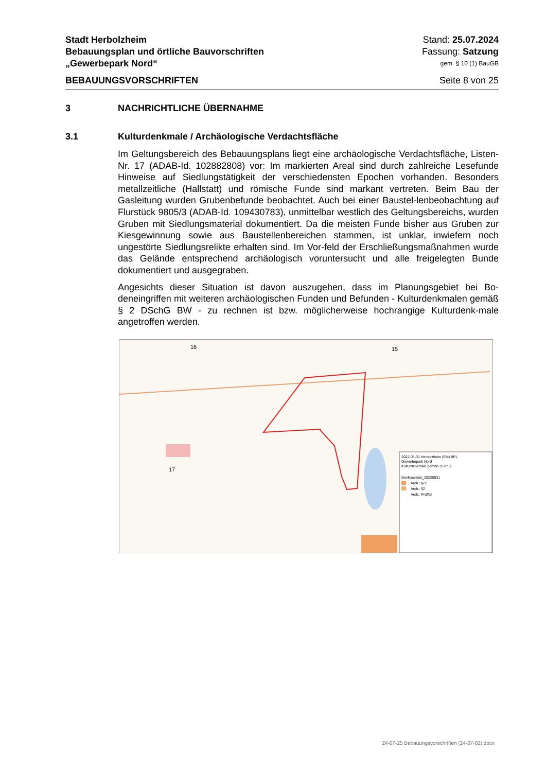Stadt Herbolzheim Stand: 25.07.2024
Bebauungsplan und örtliche Bauvorschriften Fassung: Satzung
„Gewerbepark Nord“gem. § 10 (1) BauGB
BEBAUUNGSVORSCHRIFTEN Seite 8 von 25
3 NACHRICHTLICHE ÜBERNAHME
3.1 Kulturdenkmale / Archäologische Verdachtsfläche
Im Geltungsbereich des Bebauungsplans liegt eine archäologische Verdachtsfläche, Listen-Nr. 17 (ADAB-Id. 102882808) vor: Im markierten Areal sind durch zahlreiche Lesefunde Hinweise auf Siedlungstätigkeit der verschiedensten Epochen vorhanden. Besonders metallzeitliche (Hallstatt) und römische Funde sind markant vertreten. Beim Bau der Gasleitung wurden Grubenbefunde beobachtet. Auch bei einer Baustel-lenbeobachtung auf Flurstück 9805/3 (ADAB-Id. 109430783), unmittelbar westlich des Geltungsbereichs, wurden Gruben mit Siedlungsmaterial dokumentiert. Da die meisten Funde bisher aus Gruben zur Kiesgewinnung sowie aus Baustellenbereichen stammen, ist unklar, inwiefern noch ungestörte Siedlungsrelikte erhalten sind. Im Vor-feld der Erschließungsmaßnahmen wurde das Gelände entsprechend archäologisch voruntersucht und alle freigelegten Bunde dokumentiert und ausgegraben.
Angesichts dieser Situation ist davon auszugehen, dass im Planungsgebiet bei Bo-deneingriffen mit weiteren archäologischen Funden und Befunden - Kulturdenkmalen gemäß § 2 DSchG BW - zu rechnen ist bzw. möglicherweise hochrangige Kulturdenk-male angetroffen werden.
16
15
17
2022-05-31 Herbolzheim (EM) BPL
Gewerbepark Nord
Kulturdenkmale gemäß DSchG
Denkmalliste_20220531
Arch.: §22
Arch.: §2
Arch.: Prüffall
24-07-25 Bebauungsvorschriften (24-07-02).docx